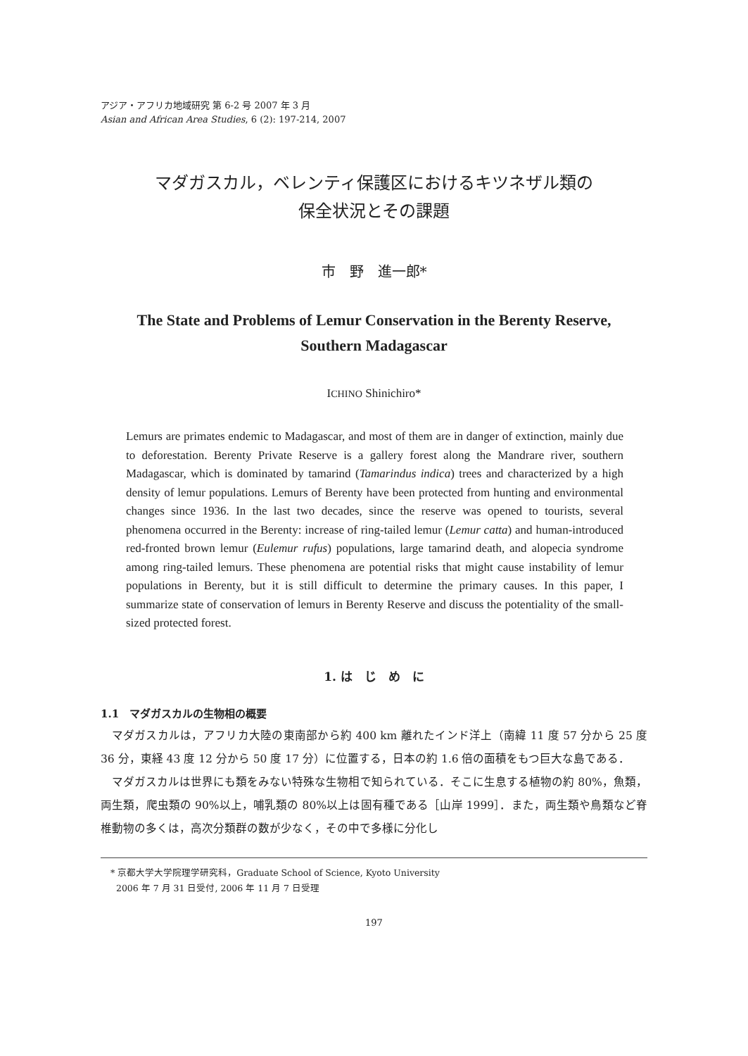アジア・アフリカ地域研究 第 6-2 号 2007 年 3 月
Asian and African Area Studies, 6 (2): 197-214, 2007
マダガスカル，ベレンティ保護区におけるキツネザル類の
保全状況とその課題
市　野　進一郎*
The State and Problems of Lemur Conservation in the Berenty Reserve,
Southern Madagascar
ICHINO Shinichiro*
Lemurs are primates endemic to Madagascar, and most of them are in danger of extinction, mainly due to deforestation. Berenty Private Reserve is a gallery forest along the Mandrare river, southern Madagascar, which is dominated by tamarind (Tamarindus indica) trees and characterized by a high density of lemur populations. Lemurs of Berenty have been protected from hunting and environmental changes since 1936. In the last two decades, since the reserve was opened to tourists, several phenomena occurred in the Berenty: increase of ring-tailed lemur (Lemur catta) and human-introduced red-fronted brown lemur (Eulemur rufus) populations, large tamarind death, and alopecia syndrome among ring-tailed lemurs. These phenomena are potential risks that might cause instability of lemur populations in Berenty, but it is still difficult to determine the primary causes. In this paper, I summarize state of conservation of lemurs in Berenty Reserve and discuss the potentiality of the small-sized protected forest.
1. は　じ　め　に
1.1　マダガスカルの生物相の概要
マダガスカルは，アフリカ大陸の東南部から約 400 km 離れたインド洋上（南緯 11 度 57 分から 25 度 36 分，東経 43 度 12 分から 50 度 17 分）に位置する，日本の約 1.6 倍の面積をもつ巨大な島である．
マダガスカルは世界にも類をみない特殊な生物相で知られている．そこに生息する植物の約 80%，魚類，両生類，爬虫類の 90%以上，哺乳類の 80%以上は固有種である［山岸 1999］．また，両生類や鳥類など脊椎動物の多くは，高次分類群の数が少なく，その中で多様に分化し
* 京都大学大学院理学研究科，Graduate School of Science, Kyoto University
2006 年 7 月 31 日受付, 2006 年 11 月 7 日受理
197